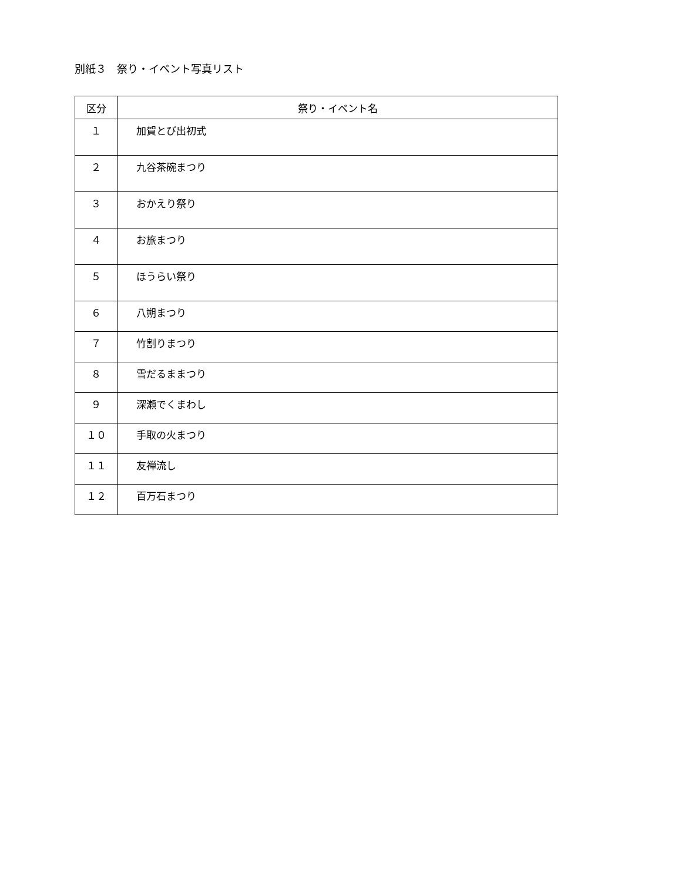別紙３　祭り・イベント写真リスト
| 区分 | 祭り・イベント名 |
| --- | --- |
| １ | 加賀とび出初式 |
| ２ | 九谷茶碗まつり |
| ３ | おかえり祭り |
| ４ | お旅まつり |
| ５ | ほうらい祭り |
| ６ | 八朔まつり |
| ７ | 竹割りまつり |
| ８ | 雪だるままつり |
| ９ | 深瀬でくまわし |
| １０ | 手取の火まつり |
| １１ | 友禅流し |
| １２ | 百万石まつり |